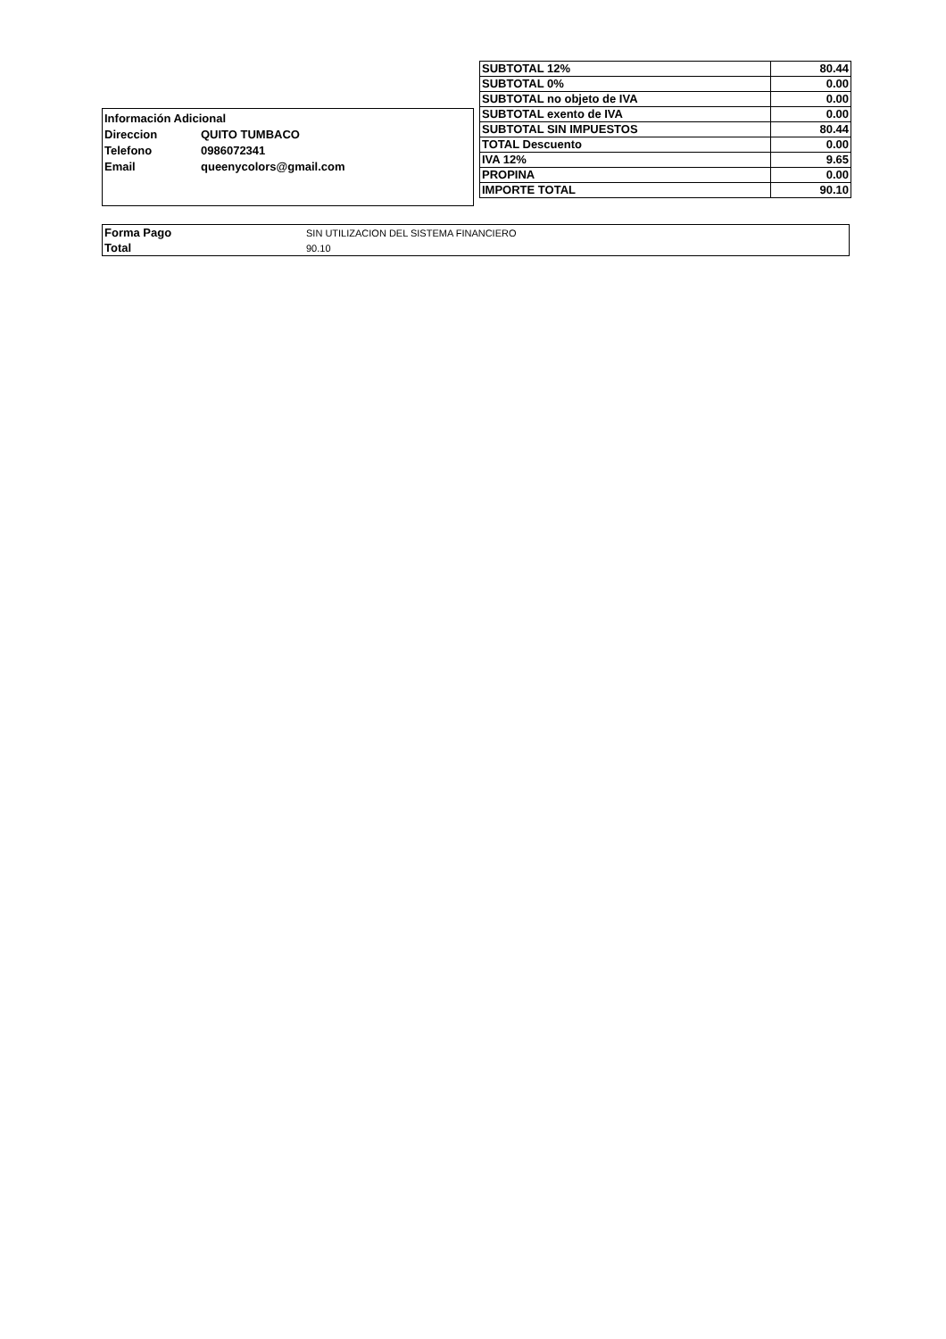| Información Adicional | |
| Direccion | QUITO TUMBACO |
| Telefono | 0986072341 |
| Email | queenycolors@gmail.com |
| SUBTOTAL 12% | 80.44 |
| SUBTOTAL 0% | 0.00 |
| SUBTOTAL no objeto de IVA | 0.00 |
| SUBTOTAL exento de IVA | 0.00 |
| SUBTOTAL SIN IMPUESTOS | 80.44 |
| TOTAL Descuento | 0.00 |
| IVA 12% | 9.65 |
| PROPINA | 0.00 |
| IMPORTE TOTAL | 90.10 |
| Forma Pago | SIN UTILIZACION DEL SISTEMA FINANCIERO |
| Total | 90.10 |